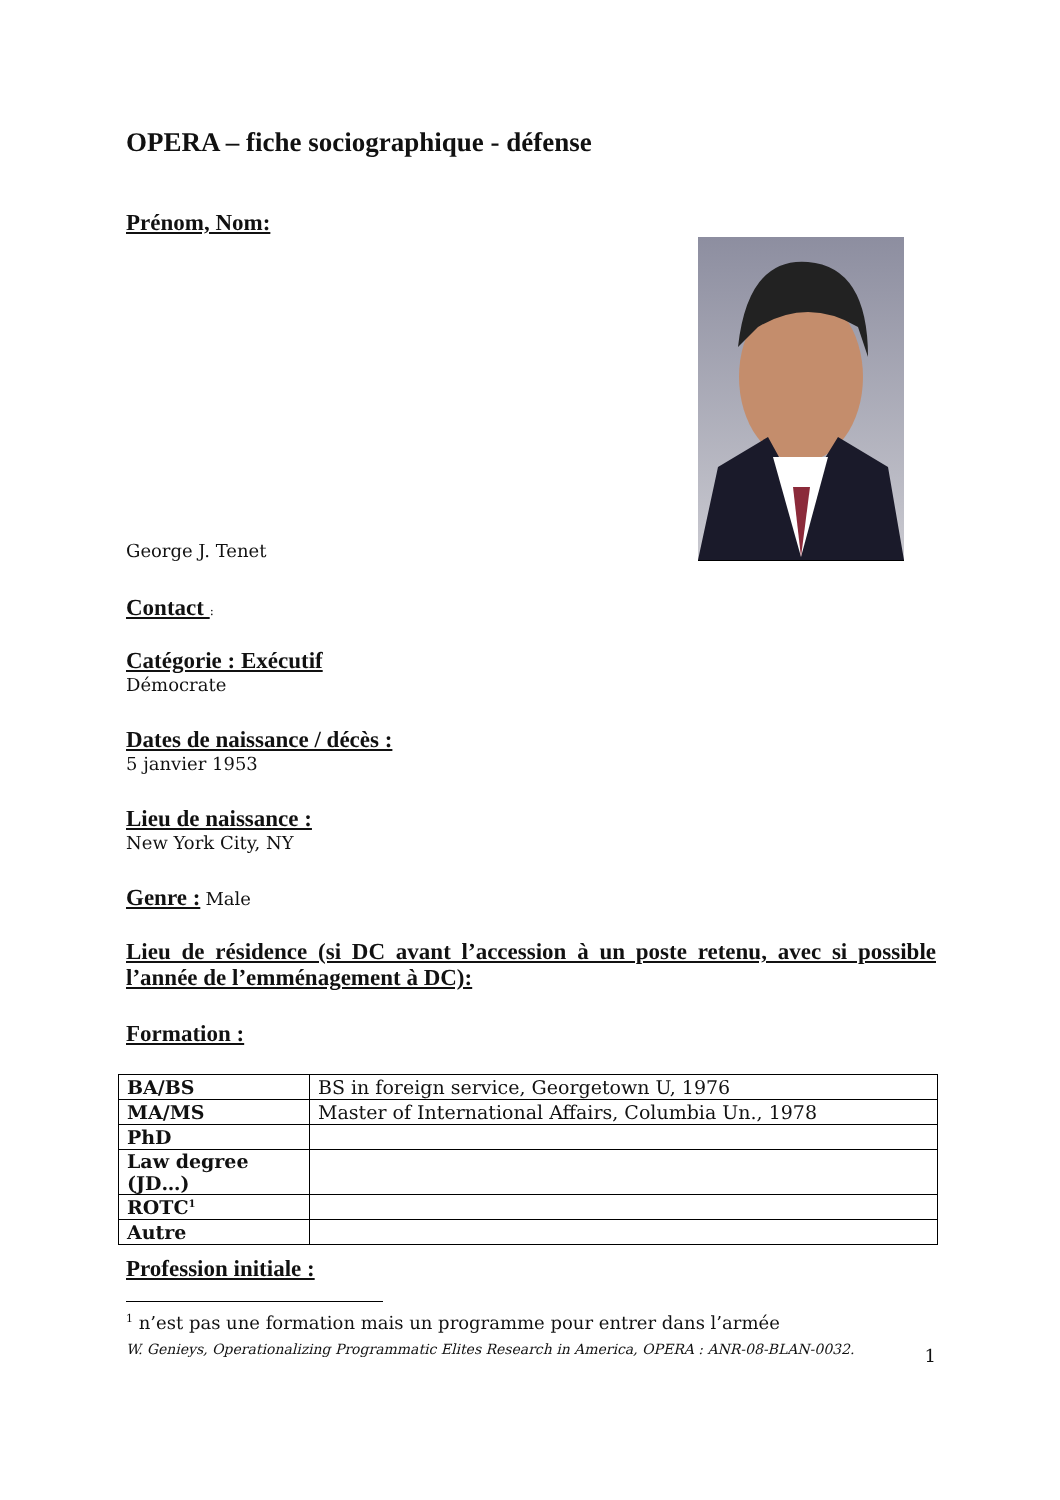OPERA – fiche sociographique - défense
Prénom, Nom:
George J. Tenet
Contact :
Catégorie : Exécutif
Démocrate
Dates de naissance / décès :
5 janvier 1953
Lieu de naissance :
New York City, NY
Genre : Male
Lieu de résidence (si DC avant l’accession à un poste retenu, avec si possible l’année de l’emménagement à DC):
Formation :
| BA/BS | BS in foreign service, Georgetown U, 1976 |
| MA/MS | Master of International Affairs, Columbia Un., 1978 |
| PhD | |
| Law degree (JD…) | |
| ROTC<sup>1</sup> | |
| Autre | |
Profession initiale :
<sup>1</sup> n’est pas une formation mais un programme pour entrer dans l’armée
W. Genieys, Operationalizing Programmatic Elites Research in America, OPERA : ANR-08-BLAN-0032. 1